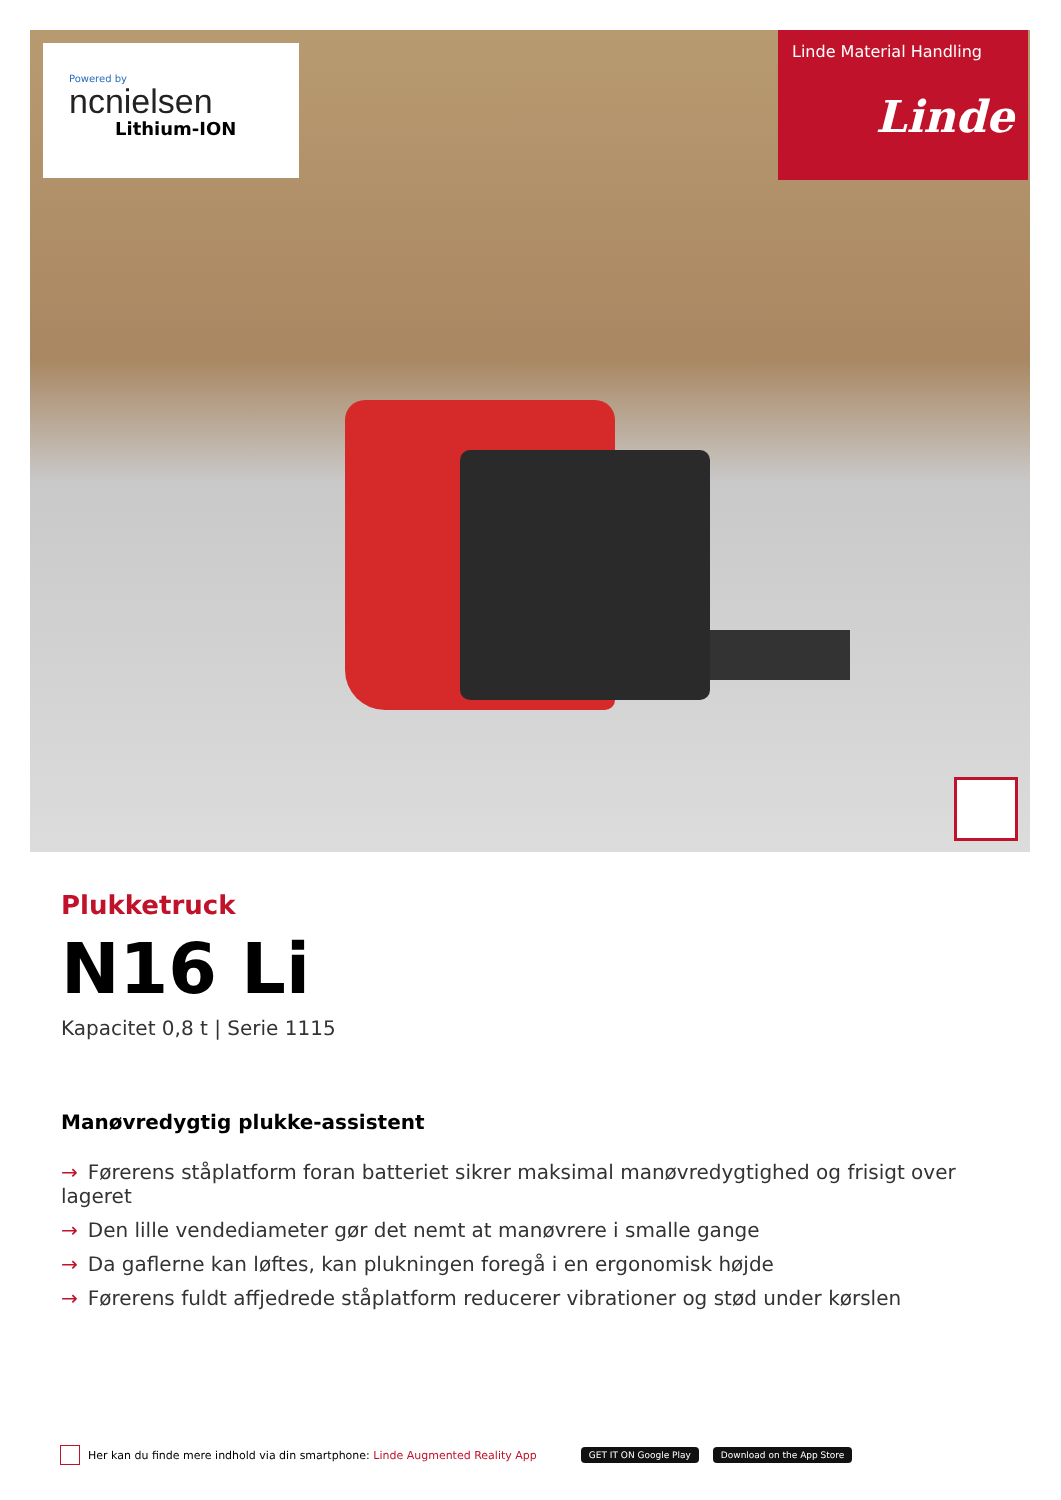Powered by
ncnielsen
Lithium-ION
Linde Material Handling
Linde
Plukketruck
N16 Li
Kapacitet 0,8 t | Serie 1115
Manøvredygtig plukke-assistent
→ Førerens ståplatform foran batteriet sikrer maksimal manøvredygtighed og frisigt over lageret
→ Den lille vendediameter gør det nemt at manøvrere i smalle gange
→ Da gaflerne kan løftes, kan plukningen foregå i en ergonomisk højde
→ Førerens fuldt affjedrede ståplatform reducerer vibrationer og stød under kørslen
Her kan du finde mere indhold via din smartphone: Linde Augmented Reality App GET IT ON Google Play Download on the App Store